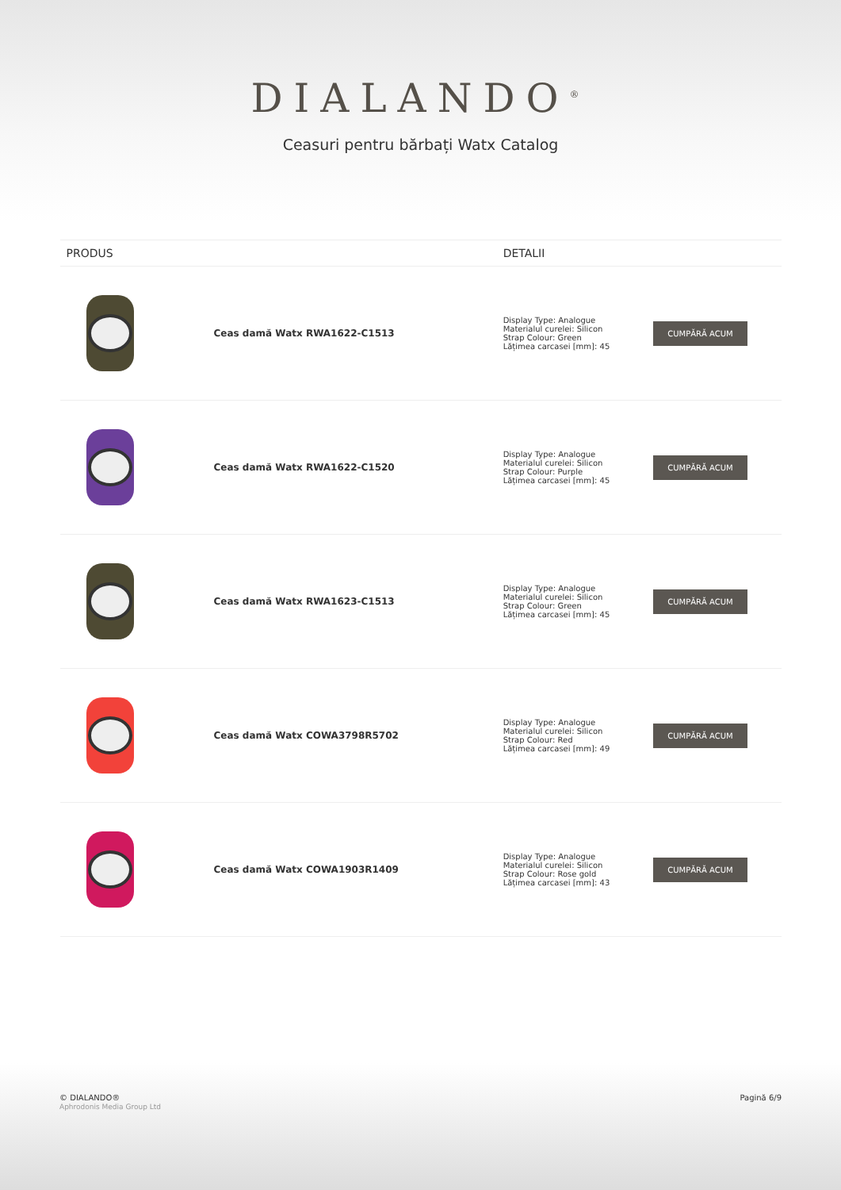DIALANDO<sup>®</sup>
Ceasuri pentru bărbați Watx Catalog
| PRODUS | | DETALII | |
| --- | --- | --- | --- |
| | Ceas damă Watx RWA1622-C1513 | Display Type: Analogue Materialul curelei: Silicon Strap Colour: Green Lățimea carcasei [mm]: 45 | CUMPĂRĂ ACUM |
| | Ceas damă Watx RWA1622-C1520 | Display Type: Analogue Materialul curelei: Silicon Strap Colour: Purple Lățimea carcasei [mm]: 45 | CUMPĂRĂ ACUM |
| | Ceas damă Watx RWA1623-C1513 | Display Type: Analogue Materialul curelei: Silicon Strap Colour: Green Lățimea carcasei [mm]: 45 | CUMPĂRĂ ACUM |
| | Ceas damă Watx COWA3798R5702 | Display Type: Analogue Materialul curelei: Silicon Strap Colour: Red Lățimea carcasei [mm]: 49 | CUMPĂRĂ ACUM |
| | Ceas damă Watx COWA1903R1409 | Display Type: Analogue Materialul curelei: Silicon Strap Colour: Rose gold Lățimea carcasei [mm]: 43 | CUMPĂRĂ ACUM |
© DIALANDO®
Aphrodonis Media Group Ltd
Pagină 6/9